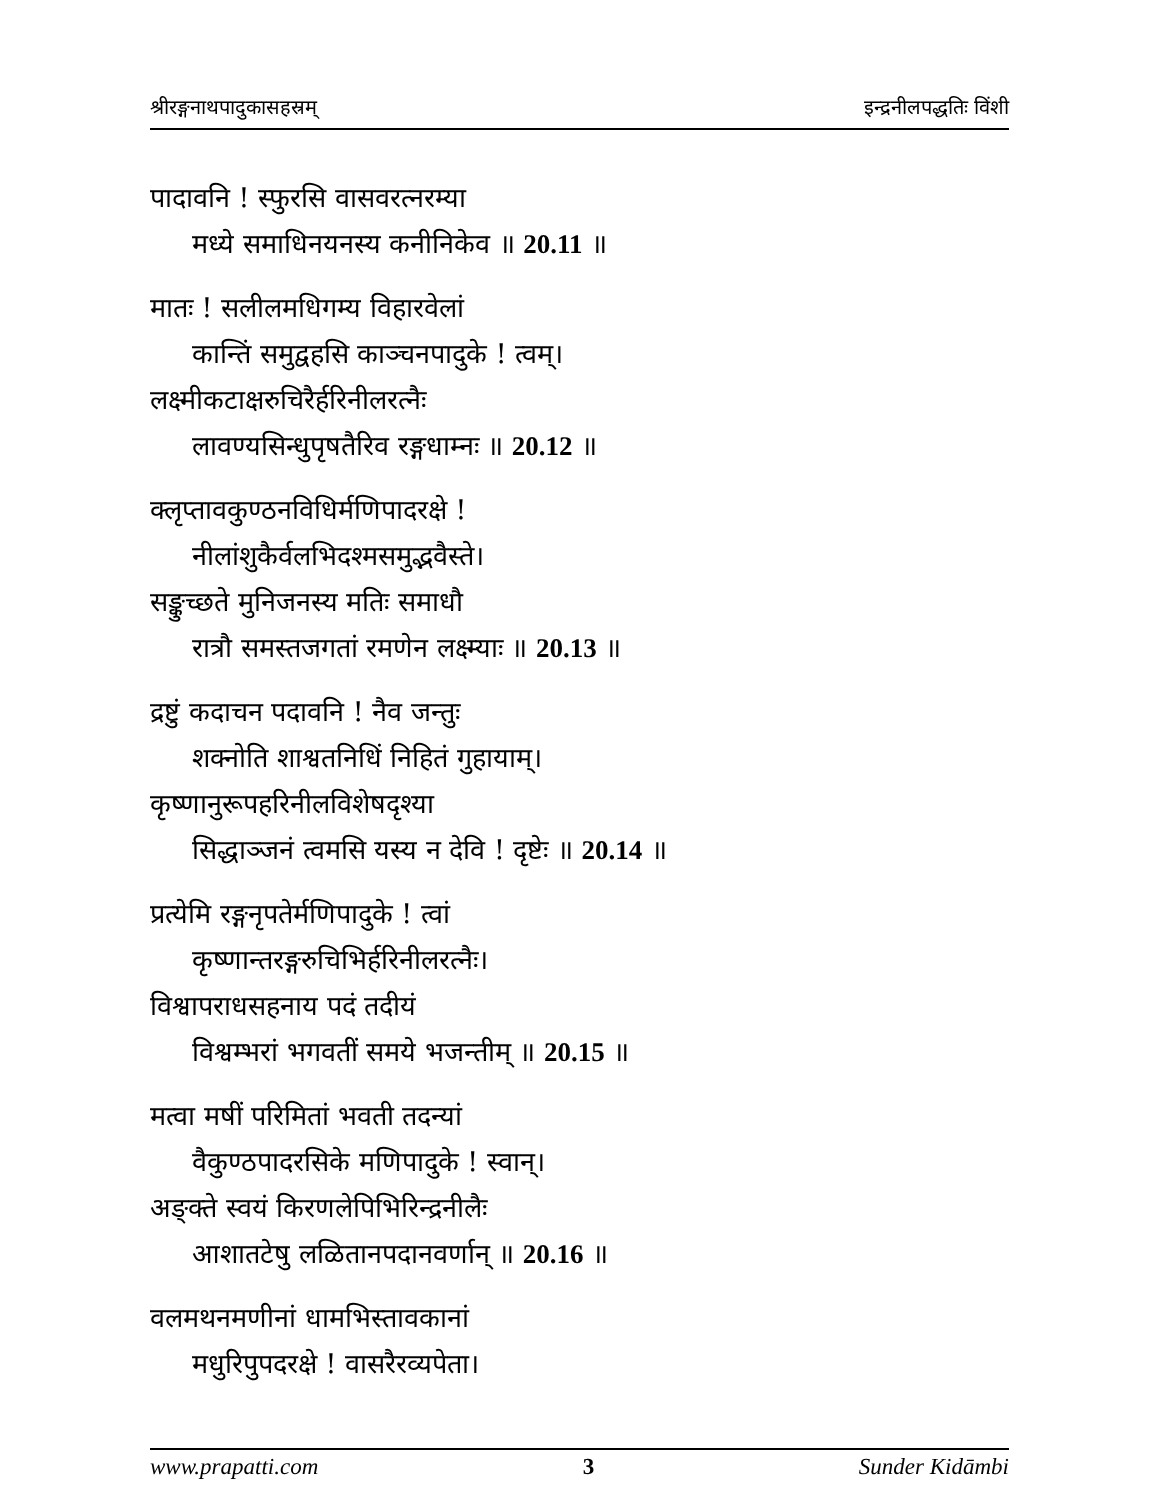श्रीरङ्गनाथपादुकासहस्रम् इन्द्रनीलपद्धतिः विंशी
पादावनि ! स्फुरसि वासवरत्नरम्या
मध्ये समाधिनयनस्य कनीनिकेव ॥ 20.11 ॥
मातः ! सलीलमधिगम्य विहारवेलां
कान्तिं समुद्वहसि काञ्चनपादुके ! त्वम्।
लक्ष्मीकटाक्षरुचिरैर्हरिनीलरत्नैः
लावण्यसिन्धुपृषतैरिव रङ्गधाम्नः ॥ 20.12 ॥
क्लृप्तावकुण्ठनविधिर्मणिपादरक्षे !
नीलांशुकैर्वलभिदश्मसमुद्भवैस्ते।
सङ्कुच्छते मुनिजनस्य मतिः समाधौ
रात्रौ समस्तजगतां रमणेन लक्ष्म्याः ॥ 20.13 ॥
द्रष्टुं कदाचन पदावनि ! नैव जन्तुः
शक्नोति शाश्वतनिधिं निहितं गुहायाम्।
कृष्णानुरूपहरिनीलविशेषदृश्या
सिद्धाञ्जनं त्वमसि यस्य न देवि ! दृष्टेः ॥ 20.14 ॥
प्रत्येमि रङ्गनृपतेर्मणिपादुके ! त्वां
कृष्णान्तरङ्गरुचिभिर्हरिनीलरत्नैः।
विश्वापराधसहनाय पदं तदीयं
विश्वम्भरां भगवतीं समये भजन्तीम् ॥ 20.15 ॥
मत्वा मषीं परिमितां भवती तदन्यां
वैकुण्ठपादरसिके मणिपादुके ! स्वान्।
अङ्क्ते स्वयं किरणलेपिभिरिन्द्रनीलैः
आशातटेषु लळितानपदानवर्णान् ॥ 20.16 ॥
वलमथनमणीनां धामभिस्तावकानां
मधुरिपुपदरक्षे ! वासरैरव्यपेता।
www.prapatti.com 3 Sunder Kidāmbi